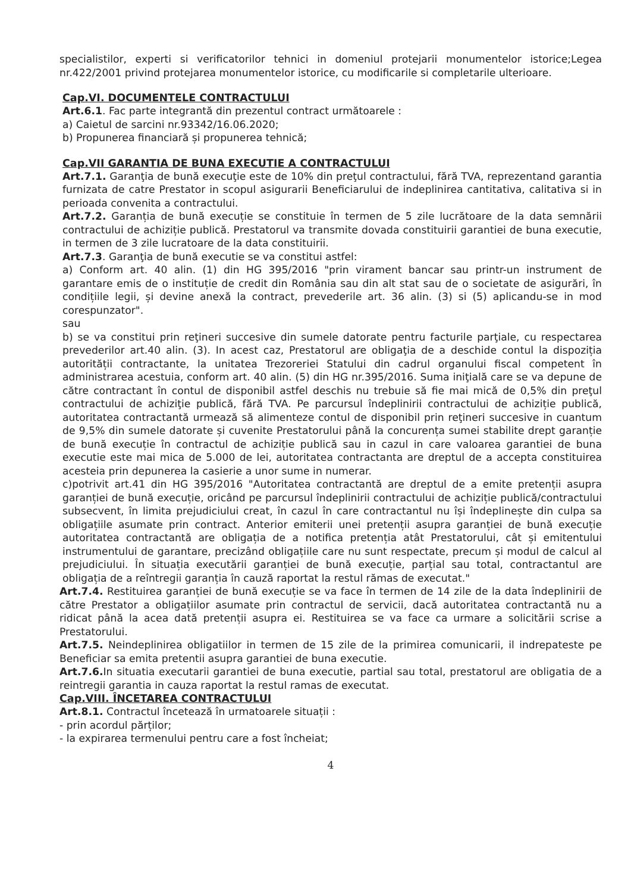specialistilor, experti si verificatorilor tehnici in domeniul protejarii monumentelor istorice;Legea nr.422/2001 privind protejarea monumentelor istorice, cu modificarile si completarile ulterioare.
Cap.VI. DOCUMENTELE CONTRACTULUI
Art.6.1. Fac parte integrantă din prezentul contract următoarele :
a) Caietul de sarcini nr.93342/16.06.2020;
b) Propunerea financiară și propunerea tehnică;
Cap.VII GARANTIA DE BUNA EXECUTIE A CONTRACTULUI
Art.7.1. Garanţia de bună execuţie este de 10% din preţul contractului, fără TVA, reprezentand garantia furnizata de catre Prestator in scopul asigurarii Beneficiarului de indeplinirea cantitativa, calitativa si in perioada convenita a contractului.
Art.7.2. Garanția de bună execuție se constituie în termen de 5 zile lucrătoare de la data semnării contractului de achiziție publică. Prestatorul va transmite dovada constituirii garantiei de buna executie, in termen de 3 zile lucratoare de la data constituirii.
Art.7.3. Garanţia de bună executie se va constitui astfel:
a) Conform art. 40 alin. (1) din HG 395/2016 "prin virament bancar sau printr-un instrument de garantare emis de o instituție de credit din România sau din alt stat sau de o societate de asigurări, în condițiile legii, și devine anexă la contract, prevederile art. 36 alin. (3) si (5) aplicandu-se in mod corespunzator".
sau
b) se va constitui prin reţineri succesive din sumele datorate pentru facturile parţiale, cu respectarea prevederilor art.40 alin. (3). In acest caz, Prestatorul are obligaţia de a deschide contul la dispoziția autorității contractante, la unitatea Trezoreriei Statului din cadrul organului fiscal competent în administrarea acestuia, conform art. 40 alin. (5) din HG nr.395/2016. Suma iniţială care se va depune de către contractant în contul de disponibil astfel deschis nu trebuie să fie mai mică de 0,5% din preţul contractului de achiziţie publică, fără TVA. Pe parcursul îndeplinirii contractului de achiziție publică, autoritatea contractantă urmează să alimenteze contul de disponibil prin reţineri succesive in cuantum de 9,5% din sumele datorate și cuvenite Prestatorului până la concurența sumei stabilite drept garanție de bună execuție în contractul de achiziție publică sau in cazul in care valoarea garantiei de buna executie este mai mica de 5.000 de lei, autoritatea contractanta are dreptul de a accepta constituirea acesteia prin depunerea la casierie a unor sume in numerar.
c)potrivit art.41 din HG 395/2016 "Autoritatea contractantă are dreptul de a emite pretenții asupra garanției de bună execuție, oricând pe parcursul îndeplinirii contractului de achiziție publică/contractului subsecvent, în limita prejudiciului creat, în cazul în care contractantul nu își îndeplinește din culpa sa obligațiile asumate prin contract. Anterior emiterii unei pretenții asupra garanției de bună execuție autoritatea contractantă are obligația de a notifica pretenția atât Prestatorului, cât și emitentului instrumentului de garantare, precizând obligațiile care nu sunt respectate, precum și modul de calcul al prejudiciului. În situația executării garanției de bună execuție, parțial sau total, contractantul are obligația de a reîntregii garanția în cauză raportat la restul rămas de executat."
Art.7.4. Restituirea garanției de bună execuție se va face în termen de 14 zile de la data îndeplinirii de către Prestator a obligațiilor asumate prin contractul de servicii, dacă autoritatea contractantă nu a ridicat până la acea dată pretenții asupra ei. Restituirea se va face ca urmare a solicitării scrise a Prestatorului.
Art.7.5. Neindeplinirea obligatiilor in termen de 15 zile de la primirea comunicarii, il indrepateste pe Beneficiar sa emita pretentii asupra garantiei de buna executie.
Art.7.6. In situatia executarii garantiei de buna executie, partial sau total, prestatorul are obligatia de a reintregii garantia in cauza raportat la restul ramas de executat.
Cap.VIII. ÎNCETAREA CONTRACTULUI
Art.8.1. Contractul încetează în urmatoarele situații :
- prin acordul părților;
- la expirarea termenului pentru care a fost încheiat;
4